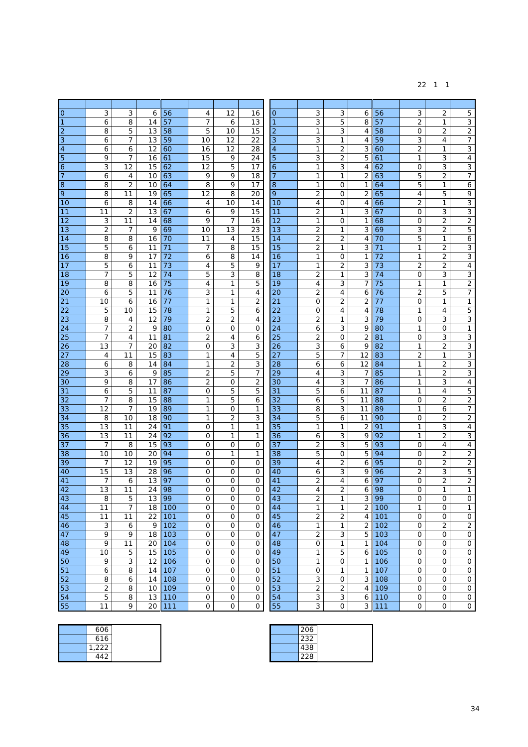22 1 1
| 0 | 3 | 3 | 6 | 56 | 4 | 12 | 16 |
| 1 | 6 | 8 | 14 | 57 | 7 | 6 | 13 |
| 2 | 8 | 5 | 13 | 58 | 5 | 10 | 15 |
| 3 | 6 | 7 | 13 | 59 | 10 | 12 | 22 |
| 4 | 6 | 6 | 12 | 60 | 16 | 12 | 28 |
| 5 | 9 | 7 | 16 | 61 | 15 | 9 | 24 |
| 6 | 3 | 12 | 15 | 62 | 12 | 5 | 17 |
| 7 | 6 | 4 | 10 | 63 | 9 | 9 | 18 |
| 8 | 8 | 2 | 10 | 64 | 8 | 9 | 17 |
| 9 | 8 | 11 | 19 | 65 | 12 | 8 | 20 |
| 10 | 6 | 8 | 14 | 66 | 4 | 10 | 14 |
| 11 | 11 | 2 | 13 | 67 | 6 | 9 | 15 |
| 12 | 3 | 11 | 14 | 68 | 9 | 7 | 16 |
| 13 | 2 | 7 | 9 | 69 | 10 | 13 | 23 |
| 14 | 8 | 8 | 16 | 70 | 11 | 4 | 15 |
| 15 | 5 | 6 | 11 | 71 | 7 | 8 | 15 |
| 16 | 8 | 9 | 17 | 72 | 6 | 8 | 14 |
| 17 | 5 | 6 | 11 | 73 | 4 | 5 | 9 |
| 18 | 7 | 5 | 12 | 74 | 5 | 3 | 8 |
| 19 | 8 | 8 | 16 | 75 | 4 | 1 | 5 |
| 20 | 6 | 5 | 11 | 76 | 3 | 1 | 4 |
| 21 | 10 | 6 | 16 | 77 | 1 | 1 | 2 |
| 22 | 5 | 10 | 15 | 78 | 1 | 5 | 6 |
| 23 | 8 | 4 | 12 | 79 | 2 | 2 | 4 |
| 24 | 7 | 2 | 9 | 80 | 0 | 0 | 0 |
| 25 | 7 | 4 | 11 | 81 | 2 | 4 | 6 |
| 26 | 13 | 7 | 20 | 82 | 0 | 3 | 3 |
| 27 | 4 | 11 | 15 | 83 | 1 | 4 | 5 |
| 28 | 6 | 8 | 14 | 84 | 1 | 2 | 3 |
| 29 | 3 | 6 | 9 | 85 | 2 | 5 | 7 |
| 30 | 9 | 8 | 17 | 86 | 2 | 0 | 2 |
| 31 | 6 | 5 | 11 | 87 | 0 | 5 | 5 |
| 32 | 7 | 8 | 15 | 88 | 1 | 5 | 6 |
| 33 | 12 | 7 | 19 | 89 | 1 | 0 | 1 |
| 34 | 8 | 10 | 18 | 90 | 1 | 2 | 3 |
| 35 | 13 | 11 | 24 | 91 | 0 | 1 | 1 |
| 36 | 13 | 11 | 24 | 92 | 0 | 1 | 1 |
| 37 | 7 | 8 | 15 | 93 | 0 | 0 | 0 |
| 38 | 10 | 10 | 20 | 94 | 0 | 1 | 1 |
| 39 | 7 | 12 | 19 | 95 | 0 | 0 | 0 |
| 40 | 15 | 13 | 28 | 96 | 0 | 0 | 0 |
| 41 | 7 | 6 | 13 | 97 | 0 | 0 | 0 |
| 42 | 13 | 11 | 24 | 98 | 0 | 0 | 0 |
| 43 | 8 | 5 | 13 | 99 | 0 | 0 | 0 |
| 44 | 11 | 7 | 18 | 100 | 0 | 0 | 0 |
| 45 | 11 | 11 | 22 | 101 | 0 | 0 | 0 |
| 46 | 3 | 6 | 9 | 102 | 0 | 0 | 0 |
| 47 | 9 | 9 | 18 | 103 | 0 | 0 | 0 |
| 48 | 9 | 11 | 20 | 104 | 0 | 0 | 0 |
| 49 | 10 | 5 | 15 | 105 | 0 | 0 | 0 |
| 50 | 9 | 3 | 12 | 106 | 0 | 0 | 0 |
| 51 | 6 | 8 | 14 | 107 | 0 | 0 | 0 |
| 52 | 8 | 6 | 14 | 108 | 0 | 0 | 0 |
| 53 | 2 | 8 | 10 | 109 | 0 | 0 | 0 |
| 54 | 5 | 8 | 13 | 110 | 0 | 0 | 0 |
| 55 | 11 | 9 | 20 | 111 | 0 | 0 | 0 |
| 0 | 3 | 3 | 6 | 56 | 3 | 2 | 5 |
| 1 | 3 | 5 | 8 | 57 | 2 | 1 | 3 |
| 2 | 1 | 3 | 4 | 58 | 0 | 2 | 2 |
| 3 | 3 | 1 | 4 | 59 | 3 | 4 | 7 |
| 4 | 1 | 2 | 3 | 60 | 2 | 1 | 3 |
| 5 | 3 | 2 | 5 | 61 | 1 | 3 | 4 |
| 6 | 1 | 3 | 4 | 62 | 0 | 3 | 3 |
| 7 | 1 | 1 | 2 | 63 | 5 | 2 | 7 |
| 8 | 1 | 0 | 1 | 64 | 5 | 1 | 6 |
| 9 | 2 | 0 | 2 | 65 | 4 | 5 | 9 |
| 10 | 4 | 0 | 4 | 66 | 2 | 1 | 3 |
| 11 | 2 | 1 | 3 | 67 | 0 | 3 | 3 |
| 12 | 1 | 0 | 1 | 68 | 0 | 2 | 2 |
| 13 | 2 | 1 | 3 | 69 | 3 | 2 | 5 |
| 14 | 2 | 2 | 4 | 70 | 5 | 1 | 6 |
| 15 | 2 | 1 | 3 | 71 | 1 | 2 | 3 |
| 16 | 1 | 0 | 1 | 72 | 1 | 2 | 3 |
| 17 | 1 | 2 | 3 | 73 | 2 | 2 | 4 |
| 18 | 2 | 1 | 3 | 74 | 0 | 3 | 3 |
| 19 | 4 | 3 | 7 | 75 | 1 | 1 | 2 |
| 20 | 2 | 4 | 6 | 76 | 2 | 5 | 7 |
| 21 | 0 | 2 | 2 | 77 | 0 | 1 | 1 |
| 22 | 0 | 4 | 4 | 78 | 1 | 4 | 5 |
| 23 | 2 | 1 | 3 | 79 | 0 | 3 | 3 |
| 24 | 6 | 3 | 9 | 80 | 1 | 0 | 1 |
| 25 | 2 | 0 | 2 | 81 | 0 | 3 | 3 |
| 26 | 3 | 6 | 9 | 82 | 1 | 2 | 3 |
| 27 | 5 | 7 | 12 | 83 | 2 | 1 | 3 |
| 28 | 6 | 6 | 12 | 84 | 1 | 2 | 3 |
| 29 | 4 | 3 | 7 | 85 | 1 | 2 | 3 |
| 30 | 4 | 3 | 7 | 86 | 1 | 3 | 4 |
| 31 | 5 | 6 | 11 | 87 | 1 | 4 | 5 |
| 32 | 6 | 5 | 11 | 88 | 0 | 2 | 2 |
| 33 | 8 | 3 | 11 | 89 | 1 | 6 | 7 |
| 34 | 5 | 6 | 11 | 90 | 0 | 2 | 2 |
| 35 | 1 | 1 | 2 | 91 | 1 | 3 | 4 |
| 36 | 6 | 3 | 9 | 92 | 1 | 2 | 3 |
| 37 | 2 | 3 | 5 | 93 | 0 | 4 | 4 |
| 38 | 5 | 0 | 5 | 94 | 0 | 2 | 2 |
| 39 | 4 | 2 | 6 | 95 | 0 | 2 | 2 |
| 40 | 6 | 3 | 9 | 96 | 2 | 3 | 5 |
| 41 | 2 | 4 | 6 | 97 | 0 | 2 | 2 |
| 42 | 4 | 2 | 6 | 98 | 0 | 1 | 1 |
| 43 | 2 | 1 | 3 | 99 | 0 | 0 | 0 |
| 44 | 1 | 1 | 2 | 100 | 1 | 0 | 1 |
| 45 | 2 | 2 | 4 | 101 | 0 | 0 | 0 |
| 46 | 1 | 1 | 2 | 102 | 0 | 2 | 2 |
| 47 | 2 | 3 | 5 | 103 | 0 | 0 | 0 |
| 48 | 0 | 1 | 1 | 104 | 0 | 0 | 0 |
| 49 | 1 | 5 | 6 | 105 | 0 | 0 | 0 |
| 50 | 1 | 0 | 1 | 106 | 0 | 0 | 0 |
| 51 | 0 | 1 | 1 | 107 | 0 | 0 | 0 |
| 52 | 3 | 0 | 3 | 108 | 0 | 0 | 0 |
| 53 | 2 | 2 | 4 | 109 | 0 | 0 | 0 |
| 54 | 3 | 3 | 6 | 110 | 0 | 0 | 0 |
| 55 | 3 | 0 | 3 | 111 | 0 | 0 | 0 |
| | 606 |
| | 616 |
| | 1,222 |
| | 442 |
| | 206 |
| | 232 |
| | 438 |
| | 228 |
34